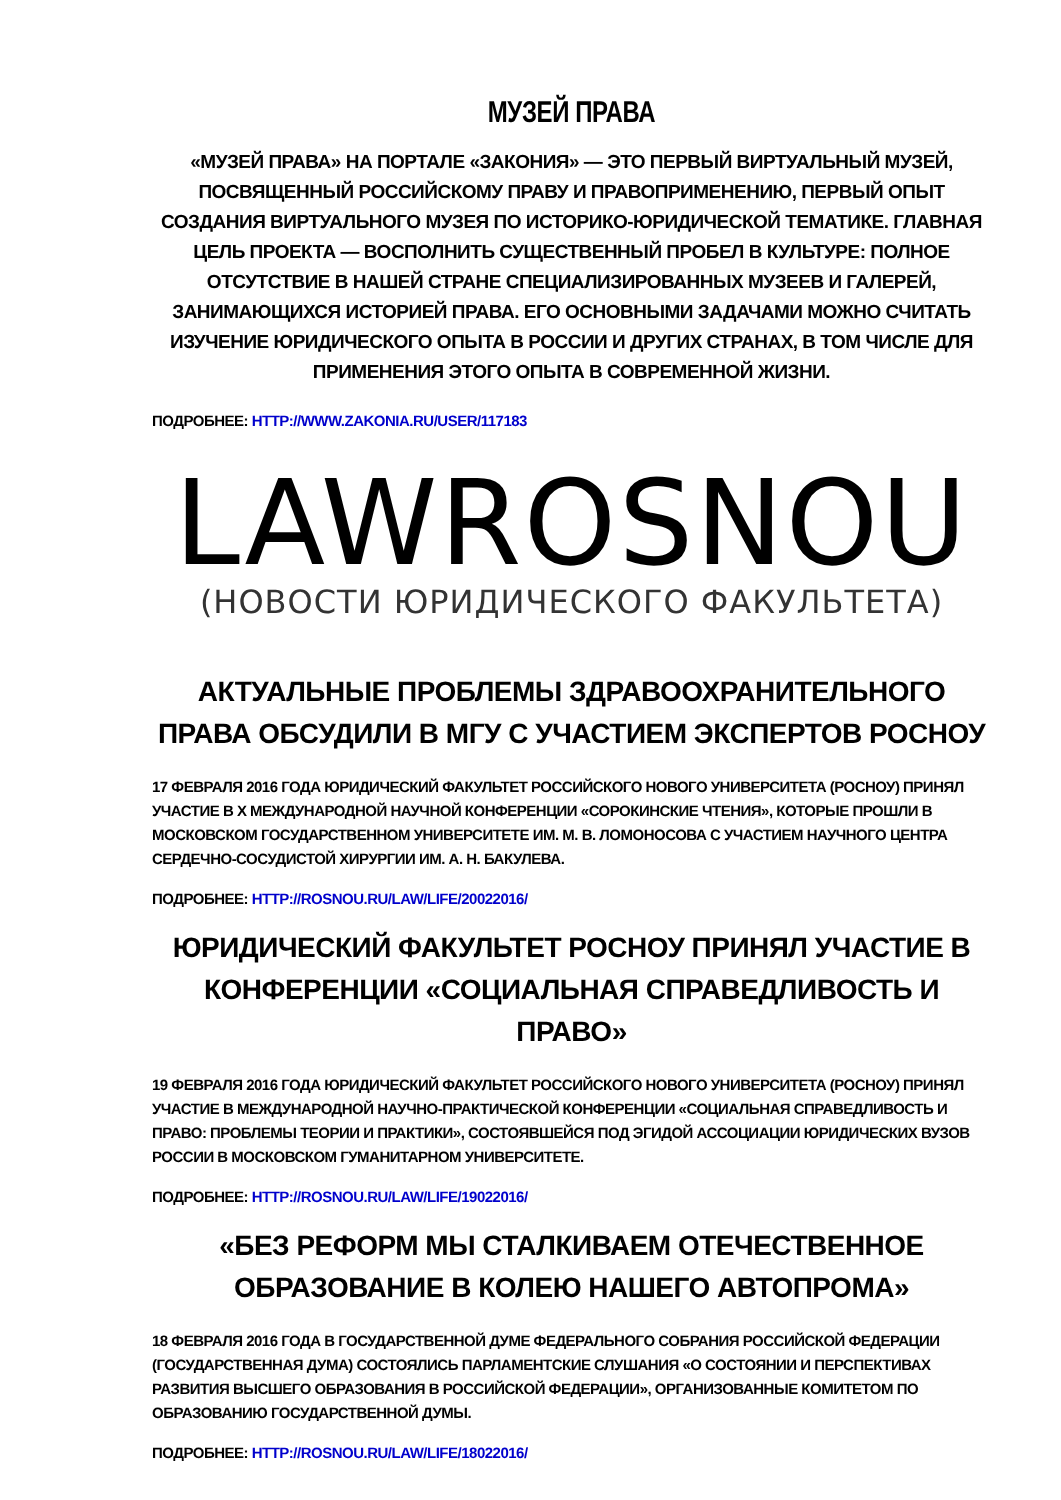МУЗЕЙ ПРАВА
«МУЗЕЙ ПРАВА» НА ПОРТАЛЕ «ЗАКОНИЯ» — ЭТО ПЕРВЫЙ ВИРТУАЛЬНЫЙ МУЗЕЙ, ПОСВЯЩЕННЫЙ РОССИЙСКОМУ ПРАВУ И ПРАВОПРИМЕНЕНИЮ, ПЕРВЫЙ ОПЫТ СОЗДАНИЯ ВИРТУАЛЬНОГО МУЗЕЯ ПО ИСТОРИКО-ЮРИДИЧЕСКОЙ ТЕМАТИКЕ. ГЛАВНАЯ ЦЕЛЬ ПРОЕКТА — ВОСПОЛНИТЬ СУЩЕСТВЕННЫЙ ПРОБЕЛ В КУЛЬТУРЕ: ПОЛНОЕ ОТСУТСТВИЕ В НАШЕЙ СТРАНЕ СПЕЦИАЛИЗИРОВАННЫХ МУЗЕЕВ И ГАЛЕРЕЙ, ЗАНИМАЮЩИХСЯ ИСТОРИЕЙ ПРАВА. ЕГО ОСНОВНЫМИ ЗАДАЧАМИ МОЖНО СЧИТАТЬ ИЗУЧЕНИЕ ЮРИДИЧЕСКОГО ОПЫТА В РОССИИ И ДРУГИХ СТРАНАХ, В ТОМ ЧИСЛЕ ДЛЯ ПРИМЕНЕНИЯ ЭТОГО ОПЫТА В СОВРЕМЕННОЙ ЖИЗНИ.
ПОДРОБНЕЕ: HTTP://WWW.ZAKONIA.RU/USER/117183
LAWROSNOU
(НОВОСТИ ЮРИДИЧЕСКОГО ФАКУЛЬТЕТА)
АКТУАЛЬНЫЕ ПРОБЛЕМЫ ЗДРАВООХРАНИТЕЛЬНОГО ПРАВА ОБСУДИЛИ В МГУ С УЧАСТИЕМ ЭКСПЕРТОВ РОСНОУ
17 ФЕВРАЛЯ 2016 ГОДА ЮРИДИЧЕСКИЙ ФАКУЛЬТЕТ РОССИЙСКОГО НОВОГО УНИВЕРСИТЕТА (РОСНОУ) ПРИНЯЛ УЧАСТИЕ В X МЕЖДУНАРОДНОЙ НАУЧНОЙ КОНФЕРЕНЦИИ «СОРОКИНСКИЕ ЧТЕНИЯ», КОТОРЫЕ ПРОШЛИ В МОСКОВСКОМ ГОСУДАРСТВЕННОМ УНИВЕРСИТЕТЕ ИМ. М. В. ЛОМОНОСОВА С УЧАСТИЕМ НАУЧНОГО ЦЕНТРА СЕРДЕЧНО-СОСУДИСТОЙ ХИРУРГИИ ИМ. А. Н. БАКУЛЕВА.
ПОДРОБНЕЕ: HTTP://ROSNOU.RU/LAW/LIFE/20022016/
ЮРИДИЧЕСКИЙ ФАКУЛЬТЕТ РОСНОУ ПРИНЯЛ УЧАСТИЕ В КОНФЕРЕНЦИИ «СОЦИАЛЬНАЯ СПРАВЕДЛИВОСТЬ И ПРАВО»
19 ФЕВРАЛЯ 2016 ГОДА ЮРИДИЧЕСКИЙ ФАКУЛЬТЕТ РОССИЙСКОГО НОВОГО УНИВЕРСИТЕТА (РОСНОУ) ПРИНЯЛ УЧАСТИЕ В МЕЖДУНАРОДНОЙ НАУЧНО-ПРАКТИЧЕСКОЙ КОНФЕРЕНЦИИ «СОЦИАЛЬНАЯ СПРАВЕДЛИВОСТЬ И ПРАВО: ПРОБЛЕМЫ ТЕОРИИ И ПРАКТИКИ», СОСТОЯВШЕЙСЯ ПОД ЭГИДОЙ АССОЦИАЦИИ ЮРИДИЧЕСКИХ ВУЗОВ РОССИИ В МОСКОВСКОМ ГУМАНИТАРНОМ УНИВЕРСИТЕТЕ.
ПОДРОБНЕЕ: HTTP://ROSNOU.RU/LAW/LIFE/19022016/
«БЕЗ РЕФОРМ МЫ СТАЛКИВАЕМ ОТЕЧЕСТВЕННОЕ ОБРАЗОВАНИЕ В КОЛЕЮ НАШЕГО АВТОПРОМА»
18 ФЕВРАЛЯ 2016 ГОДА В ГОСУДАРСТВЕННОЙ ДУМЕ ФЕДЕРАЛЬНОГО СОБРАНИЯ РОССИЙСКОЙ ФЕДЕРАЦИИ (ГОСУДАРСТВЕННАЯ ДУМА) СОСТОЯЛИСЬ ПАРЛАМЕНТСКИЕ СЛУШАНИЯ «О СОСТОЯНИИ И ПЕРСПЕКТИВАХ РАЗВИТИЯ ВЫСШЕГО ОБРАЗОВАНИЯ В РОССИЙСКОЙ ФЕДЕРАЦИИ», ОРГАНИЗОВАННЫЕ КОМИТЕТОМ ПО ОБРАЗОВАНИЮ ГОСУДАРСТВЕННОЙ ДУМЫ.
ПОДРОБНЕЕ: HTTP://ROSNOU.RU/LAW/LIFE/18022016/